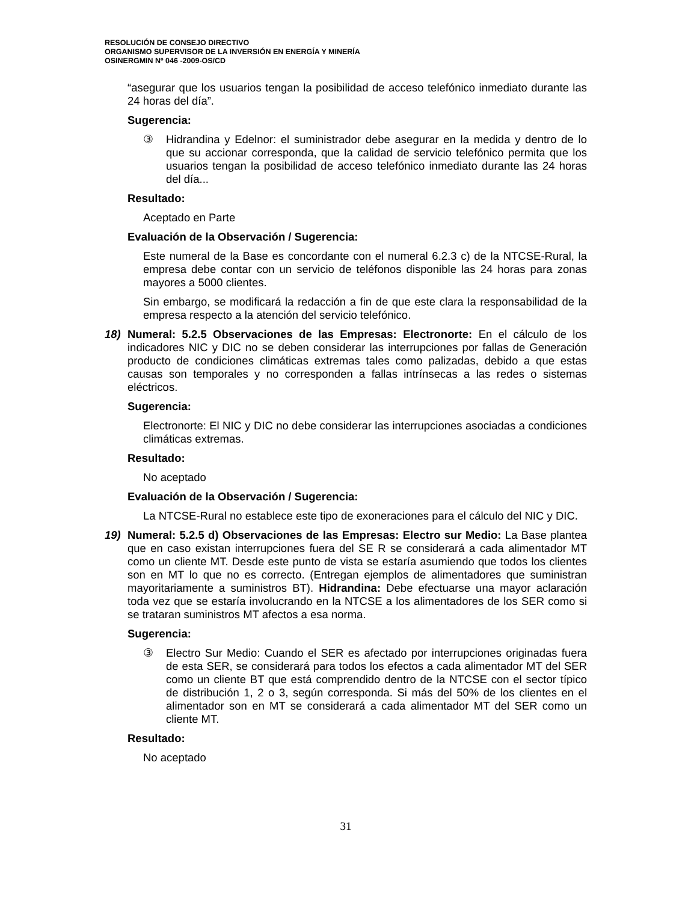RESOLUCIÓN DE CONSEJO DIRECTIVO
ORGANISMO SUPERVISOR DE LA INVERSIÓN EN ENERGÍA Y MINERÍA
OSINERGMIN Nº 046 -2009-OS/CD
“asegurar que los usuarios tengan la posibilidad de acceso telefónico inmediato durante las 24 horas del día”.
Sugerencia:
③ Hidrandina y Edelnor: el suministrador debe asegurar en la medida y dentro de lo que su accionar corresponda, que la calidad de servicio telefónico permita que los usuarios tengan la posibilidad de acceso telefónico inmediato durante las 24 horas del día...
Resultado:
Aceptado en Parte
Evaluación de la Observación / Sugerencia:
Este numeral de la Base es concordante con el numeral 6.2.3 c) de la NTCSE-Rural, la empresa debe contar con un servicio de teléfonos disponible las 24 horas para zonas mayores a 5000 clientes.
Sin embargo, se modificará la redacción a fin de que este clara la responsabilidad de la empresa respecto a la atención del servicio telefónico.
18) Numeral: 5.2.5 Observaciones de las Empresas: Electronorte: En el cálculo de los indicadores NIC y DIC no se deben considerar las interrupciones por fallas de Generación producto de condiciones climáticas extremas tales como palizadas, debido a que estas causas son temporales y no corresponden a fallas intrínsecas a las redes o sistemas eléctricos.
Sugerencia:
Electronorte: El NIC y DIC no debe considerar las interrupciones asociadas a condiciones climáticas extremas.
Resultado:
No aceptado
Evaluación de la Observación / Sugerencia:
La NTCSE-Rural no establece este tipo de exoneraciones para el cálculo del NIC y DIC.
19) Numeral: 5.2.5 d) Observaciones de las Empresas: Electro sur Medio: La Base plantea que en caso existan interrupciones fuera del SE R se considerará a cada alimentador MT como un cliente MT. Desde este punto de vista se estaría asumiendo que todos los clientes son en MT lo que no es correcto. (Entregan ejemplos de alimentadores que suministran mayoritariamente a suministros BT). Hidrandina: Debe efectuarse una mayor aclaración toda vez que se estaría involucrando en la NTCSE a los alimentadores de los SER como si se trataran suministros MT afectos a esa norma.
Sugerencia:
③ Electro Sur Medio: Cuando el SER es afectado por interrupciones originadas fuera de esta SER, se considerará para todos los efectos a cada alimentador MT del SER como un cliente BT que está comprendido dentro de la NTCSE con el sector típico de distribución 1, 2 o 3, según corresponda. Si más del 50% de los clientes en el alimentador son en MT se considerará a cada alimentador MT del SER como un cliente MT.
Resultado:
No aceptado
31